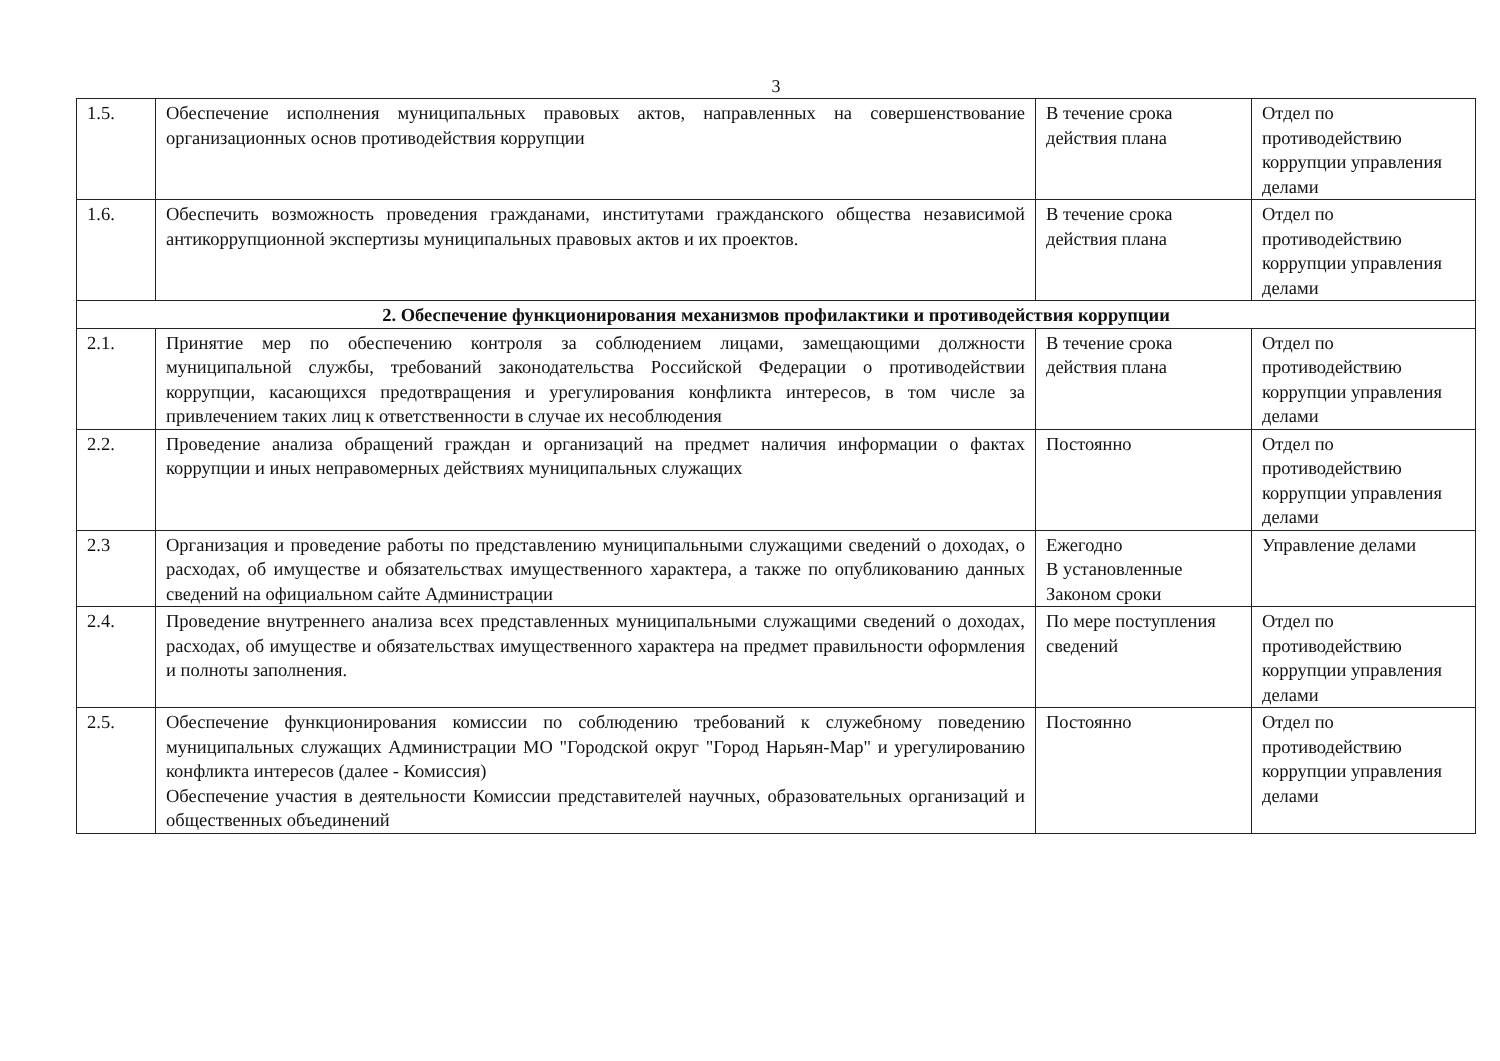3
| 1.5. | Обеспечение исполнения муниципальных правовых актов, направленных на совершенствование организационных основ противодействия коррупции | В течение срока действия плана | Отдел по противодействию коррупции управления делами |
| 1.6. | Обеспечить возможность проведения гражданами, институтами гражданского общества независимой антикоррупционной экспертизы муниципальных правовых актов и их проектов. | В течение срока действия плана | Отдел по противодействию коррупции управления делами |
| 2. Обеспечение функционирования механизмов профилактики и противодействия коррупции | | | |
| 2.1. | Принятие мер по обеспечению контроля за соблюдением лицами, замещающими должности муниципальной службы, требований законодательства Российской Федерации о противодействии коррупции, касающихся предотвращения и урегулирования конфликта интересов, в том числе за привлечением таких лиц к ответственности в случае их несоблюдения | В течение срока действия плана | Отдел по противодействию коррупции управления делами |
| 2.2. | Проведение анализа обращений граждан и организаций на предмет наличия информации о фактах коррупции и иных неправомерных действиях муниципальных служащих | Постоянно | Отдел по противодействию коррупции управления делами |
| 2.3 | Организация и проведение работы по представлению муниципальными служащими сведений о доходах, о расходах, об имуществе и обязательствах имущественного характера, а также по опубликованию данных сведений на официальном сайте Администрации | Ежегодно В установленные Законом сроки | Управление делами |
| 2.4. | Проведение внутреннего анализа всех представленных муниципальными служащими сведений о доходах, расходах, об имуществе и обязательствах имущественного характера на предмет правильности оформления и полноты заполнения. | По мере поступления сведений | Отдел по противодействию коррупции управления делами |
| 2.5. | Обеспечение функционирования комиссии по соблюдению требований к служебному поведению муниципальных служащих Администрации МО "Городской округ "Город Нарьян-Мар" и урегулированию конфликта интересов (далее - Комиссия) Обеспечение участия в деятельности Комиссии представителей научных, образовательных организаций и общественных объединений | Постоянно | Отдел по противодействию коррупции управления делами |